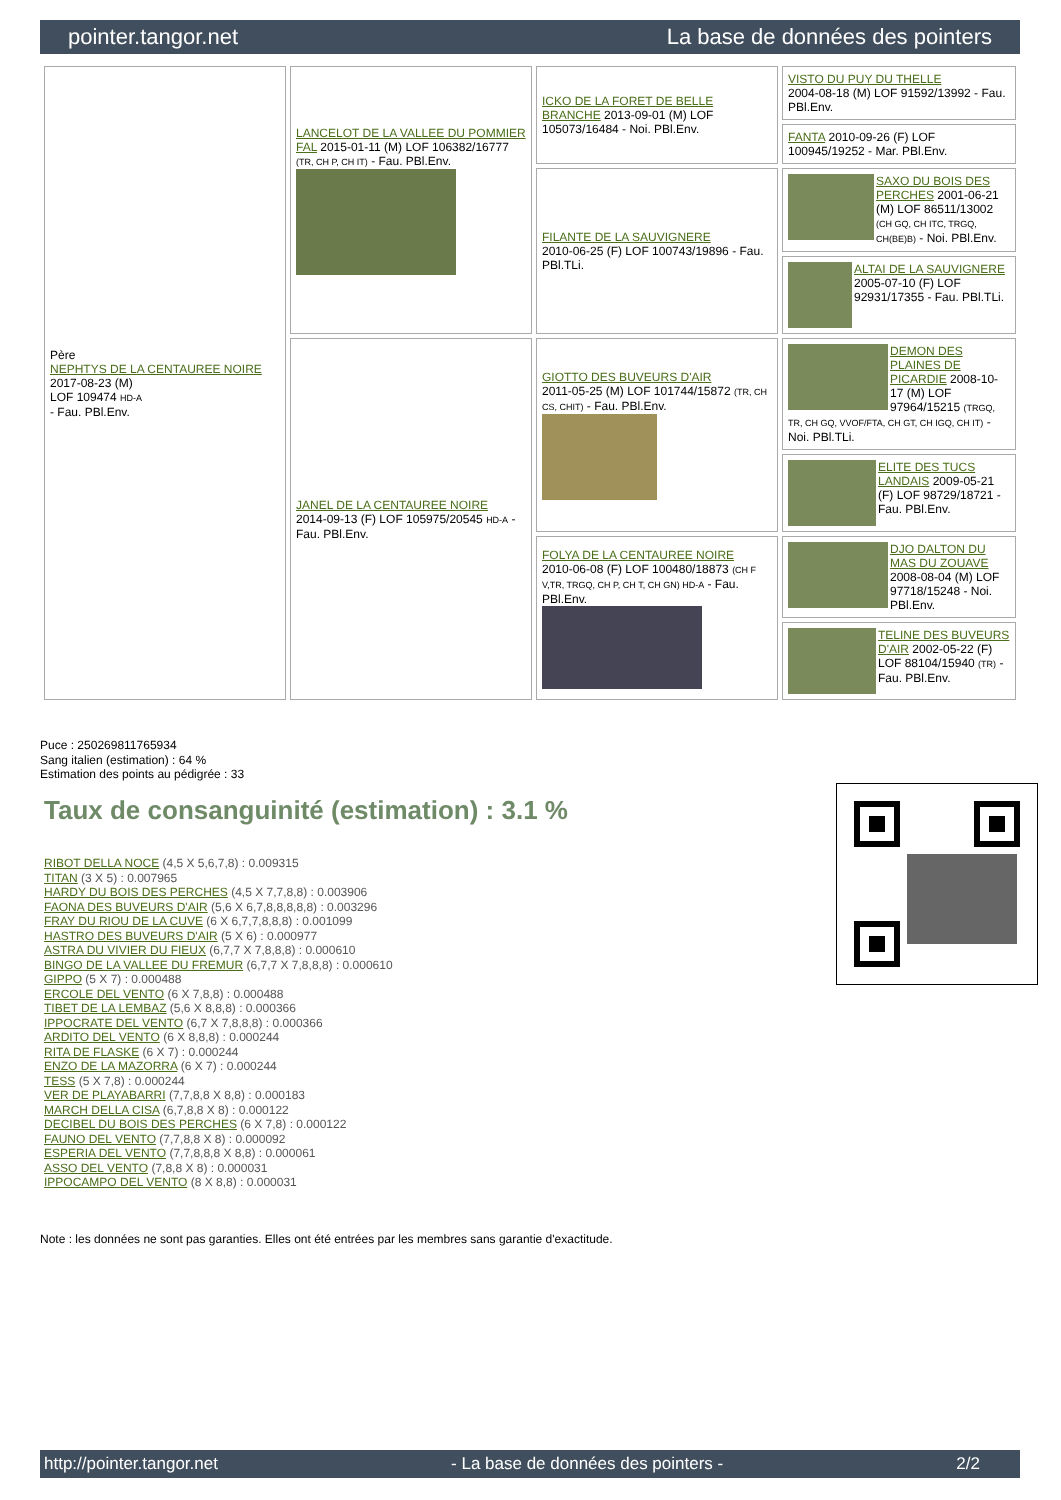pointer.tangor.net La base de données des pointers
| Père NEPHTYS DE LA CENTAUREE NOIRE 2017-08-23 (M) LOF 109474 HD-A - Fau. PBl.Env. | LANCELOT DE LA VALLEE DU POMMIER FAL 2015-01-11 (M) LOF 106382/16777 (TR, CH P, CH IT) - Fau. PBl.Env. | ICKO DE LA FORET DE BELLE BRANCHE 2013-09-01 (M) LOF 105073/16484 - Noi. PBl.Env. | VISTO DU PUY DU THELLE 2004-08-18 (M) LOF 91592/13992 - Fau. PBl.Env. |
| | | | FANTA 2010-09-26 (F) LOF 100945/19252 - Mar. PBl.Env. |
| | | FILANTE DE LA SAUVIGNERE 2010-06-25 (F) LOF 100743/19896 - Fau. PBl.TLi. | SAXO DU BOIS DES PERCHES 2001-06-21 (M) LOF 86511/13002 (CH GQ, CH ITC, TRGQ, CH(BE)B) - Noi. PBl.Env. |
| | | | ALTAI DE LA SAUVIGNERE 2005-07-10 (F) LOF 92931/17355 - Fau. PBl.TLi. |
| | JANEL DE LA CENTAUREE NOIRE 2014-09-13 (F) LOF 105975/20545 HD-A - Fau. PBl.Env. | GIOTTO DES BUVEURS D'AIR 2011-05-25 (M) LOF 101744/15872 (TR, CH CS, CHIT) - Fau. PBl.Env. | DEMON DES PLAINES DE PICARDIE 2008-10-17 (M) LOF 97964/15215 (TRGQ, TR, CH GQ, VVOF/FTA, CH GT, CH IGQ, CH IT) - Noi. PBl.TLi. |
| | | | ELITE DES TUCS LANDAIS 2009-05-21 (F) LOF 98729/18721 - Fau. PBl.Env. |
| | | FOLYA DE LA CENTAUREE NOIRE 2010-06-08 (F) LOF 100480/18873 (CH F V,TR, TRGQ, CH P, CH T, CH GN) HD-A - Fau. PBl.Env. | DJO DALTON DU MAS DU ZOUAVE 2008-08-04 (M) LOF 97718/15248 - Noi. PBl.Env. |
| | | | TELINE DES BUVEURS D'AIR 2002-05-22 (F) LOF 88104/15940 (TR) - Fau. PBl.Env. |
Puce : 250269811765934
Sang italien (estimation) : 64 %
Estimation des points au pédigrée : 33
Taux de consanguinité (estimation) : 3.1 %
RIBOT DELLA NOCE (4,5 X 5,6,7,8) : 0.009315
TITAN (3 X 5) : 0.007965
HARDY DU BOIS DES PERCHES (4,5 X 7,7,8,8) : 0.003906
FAONA DES BUVEURS D'AIR (5,6 X 6,7,8,8,8,8,8) : 0.003296
FRAY DU RIOU DE LA CUVE (6 X 6,7,7,8,8,8) : 0.001099
HASTRO DES BUVEURS D'AIR (5 X 6) : 0.000977
ASTRA DU VIVIER DU FIEUX (6,7,7 X 7,8,8,8) : 0.000610
BINGO DE LA VALLEE DU FREMUR (6,7,7 X 7,8,8,8) : 0.000610
GIPPO (5 X 7) : 0.000488
ERCOLE DEL VENTO (6 X 7,8,8) : 0.000488
TIBET DE LA LEMBAZ (5,6 X 8,8,8) : 0.000366
IPPOCRATE DEL VENTO (6,7 X 7,8,8,8) : 0.000366
ARDITO DEL VENTO (6 X 8,8,8) : 0.000244
RITA DE FLASKE (6 X 7) : 0.000244
ENZO DE LA MAZORRA (6 X 7) : 0.000244
TESS (5 X 7,8) : 0.000244
VER DE PLAYABARRI (7,7,8,8 X 8,8) : 0.000183
MARCH DELLA CISA (6,7,8,8 X 8) : 0.000122
DECIBEL DU BOIS DES PERCHES (6 X 7,8) : 0.000122
FAUNO DEL VENTO (7,7,8,8 X 8) : 0.000092
ESPERIA DEL VENTO (7,7,8,8,8 X 8,8) : 0.000061
ASSO DEL VENTO (7,8,8 X 8) : 0.000031
IPPOCAMPO DEL VENTO (8 X 8,8) : 0.000031
Note : les données ne sont pas garanties. Elles ont été entrées par les membres sans garantie d'exactitude.
http://pointer.tangor.net - La base de données des pointers - 2/2